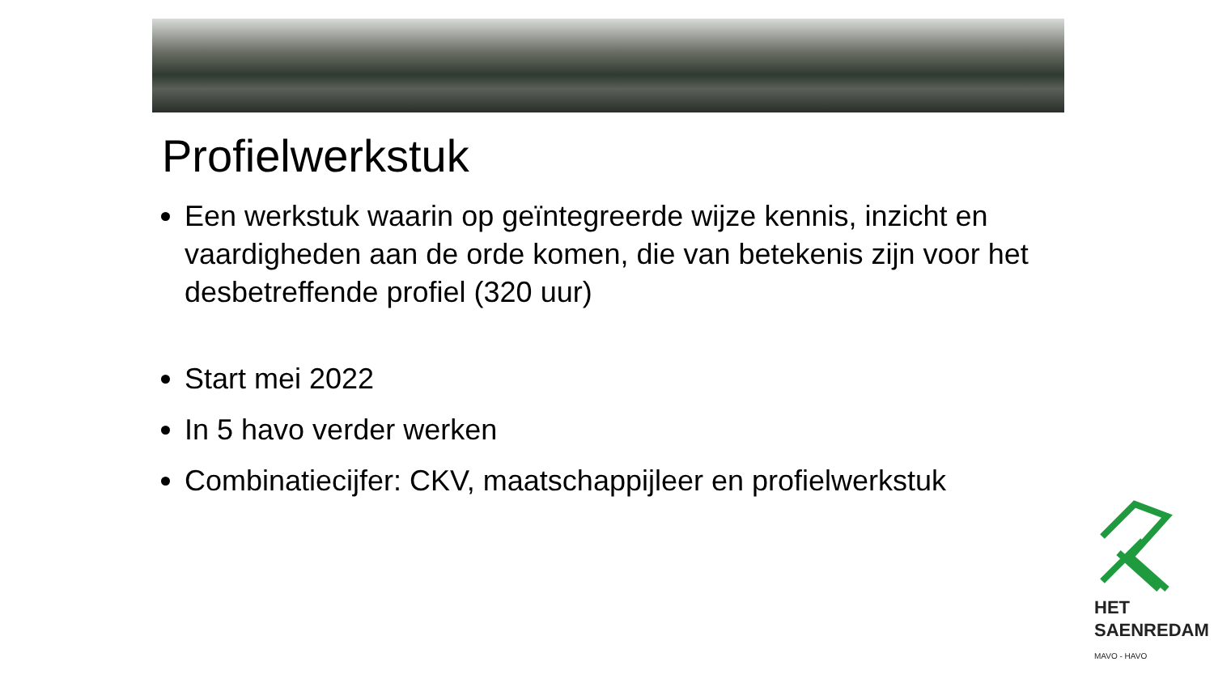Profielwerkstuk
Een werkstuk waarin op geïntegreerde wijze kennis, inzicht en vaardigheden aan de orde komen, die van betekenis zijn voor het desbetreffende profiel (320 uur)
Start mei 2022
In 5 havo verder werken
Combinatiecijfer: CKV, maatschappijleer en profielwerkstuk
HET
SAENREDAM
MAVO - HAVO